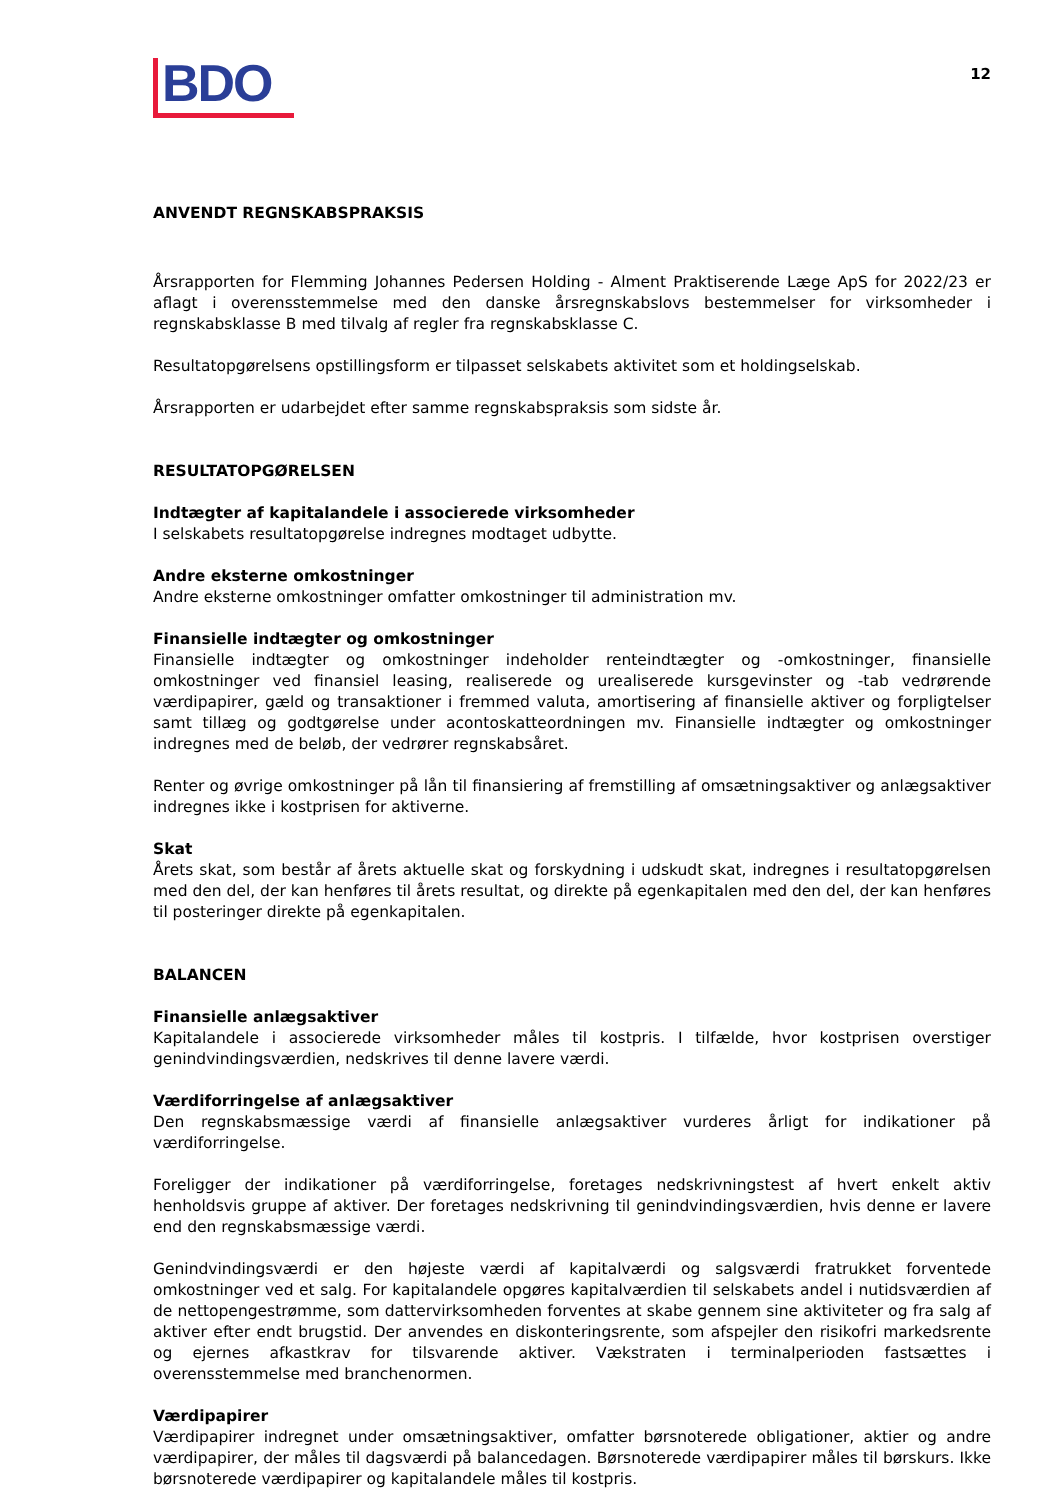BDO
12
ANVENDT REGNSKABSPRAKSIS
Årsrapporten for Flemming Johannes Pedersen Holding - Alment Praktiserende Læge ApS for 2022/23 er aflagt i overensstemmelse med den danske årsregnskabslovs bestemmelser for virksomheder i regnskabsklasse B med tilvalg af regler fra regnskabsklasse C.
Resultatopgørelsens opstillingsform er tilpasset selskabets aktivitet som et holdingselskab.
Årsrapporten er udarbejdet efter samme regnskabspraksis som sidste år.
RESULTATOPGØRELSEN
Indtægter af kapitalandele i associerede virksomheder
I selskabets resultatopgørelse indregnes modtaget udbytte.
Andre eksterne omkostninger
Andre eksterne omkostninger omfatter omkostninger til administration mv.
Finansielle indtægter og omkostninger
Finansielle indtægter og omkostninger indeholder renteindtægter og -omkostninger, finansielle omkostninger ved finansiel leasing, realiserede og urealiserede kursgevinster og -tab vedrørende værdipapirer, gæld og transaktioner i fremmed valuta, amortisering af finansielle aktiver og forpligtelser samt tillæg og godtgørelse under acontoskatteordningen mv. Finansielle indtægter og omkostninger indregnes med de beløb, der vedrører regnskabsåret.
Renter og øvrige omkostninger på lån til finansiering af fremstilling af omsætningsaktiver og anlægsaktiver indregnes ikke i kostprisen for aktiverne.
Skat
Årets skat, som består af årets aktuelle skat og forskydning i udskudt skat, indregnes i resultatopgørelsen med den del, der kan henføres til årets resultat, og direkte på egenkapitalen med den del, der kan henføres til posteringer direkte på egenkapitalen.
BALANCEN
Finansielle anlægsaktiver
Kapitalandele i associerede virksomheder måles til kostpris. I tilfælde, hvor kostprisen overstiger genindvindingsværdien, nedskrives til denne lavere værdi.
Værdiforringelse af anlægsaktiver
Den regnskabsmæssige værdi af finansielle anlægsaktiver vurderes årligt for indikationer på værdiforringelse.
Foreligger der indikationer på værdiforringelse, foretages nedskrivningstest af hvert enkelt aktiv henholdsvis gruppe af aktiver. Der foretages nedskrivning til genindvindingsværdien, hvis denne er lavere end den regnskabsmæssige værdi.
Genindvindingsværdi er den højeste værdi af kapitalværdi og salgsværdi fratrukket forventede omkostninger ved et salg. For kapitalandele opgøres kapitalværdien til selskabets andel i nutidsværdien af de nettopengestrømme, som dattervirksomheden forventes at skabe gennem sine aktiviteter og fra salg af aktiver efter endt brugstid. Der anvendes en diskonteringsrente, som afspejler den risikofri markedsrente og ejernes afkastkrav for tilsvarende aktiver. Vækstraten i terminalperioden fastsættes i overensstemmelse med branchenormen.
Værdipapirer
Værdipapirer indregnet under omsætningsaktiver, omfatter børsnoterede obligationer, aktier og andre værdipapirer, der måles til dagsværdi på balancedagen. Børsnoterede værdipapirer måles til børskurs. Ikke børsnoterede værdipapirer og kapitalandele måles til kostpris.